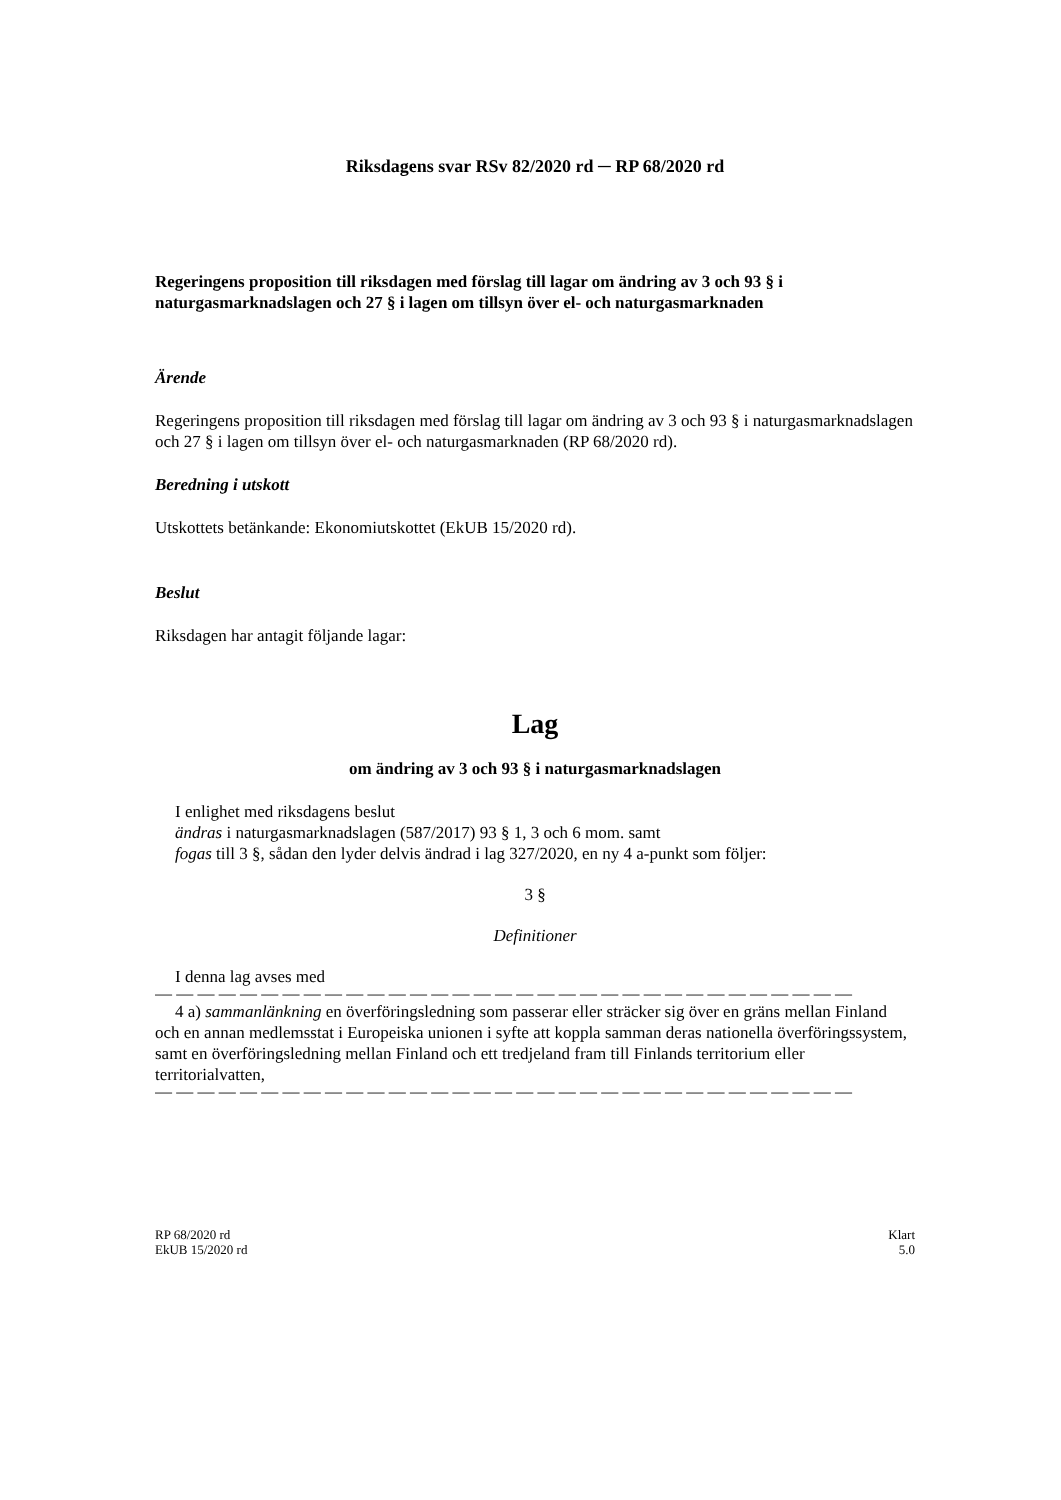Riksdagens svar RSv 82/2020 rd ─ RP 68/2020 rd
Regeringens proposition till riksdagen med förslag till lagar om ändring av 3 och 93 § i naturgasmarknadslagen och 27 § i lagen om tillsyn över el- och naturgasmarknaden
Ärende
Regeringens proposition till riksdagen med förslag till lagar om ändring av 3 och 93 § i naturgasmarknadslagen och 27 § i lagen om tillsyn över el- och naturgasmarknaden (RP 68/2020 rd).
Beredning i utskott
Utskottets betänkande: Ekonomiutskottet (EkUB 15/2020 rd).
Beslut
Riksdagen har antagit följande lagar:
Lag
om ändring av 3 och 93 § i naturgasmarknadslagen
I enlighet med riksdagens beslut
ändras i naturgasmarknadslagen (587/2017) 93 § 1, 3 och 6 mom. samt
fogas till 3 §, sådan den lyder delvis ändrad i lag 327/2020, en ny 4 a-punkt som följer:
3 §
Definitioner
I denna lag avses med
— — — — — — — — — — — — — — — — — — — — — — — — — — — — — — — — —
4 a) sammanlänkning en överföringsledning som passerar eller sträcker sig över en gräns mellan Finland och en annan medlemsstat i Europeiska unionen i syfte att koppla samman deras nationella överföringssystem, samt en överföringsledning mellan Finland och ett tredjeland fram till Finlands territorium eller territorialvatten,
— — — — — — — — — — — — — — — — — — — — — — — — — — — — — — — — —
RP 68/2020 rd
EkUB 15/2020 rd
Klart
5.0